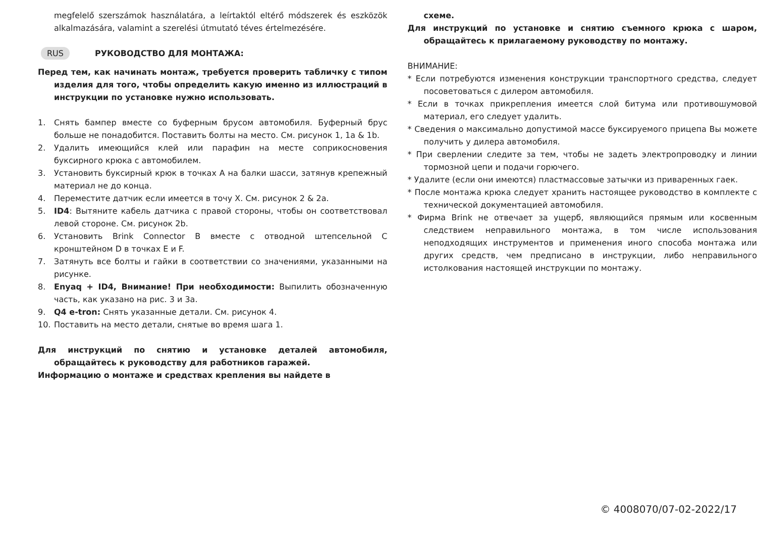megfelelő szerszámok használatára, a leírtaktól eltérő módszerek és eszközök alkalmazására, valamint a szerelési útmutató téves értelmezésére.
RUS РУКОВОДСТВО ДЛЯ МОНТАЖА:
Перед тем, как начинать монтаж, требуется проверить табличку с типом изделия для того, чтобы определить какую именно из иллюстраций в инструкции по установке нужно использовать.
1. Снять бампер вместе со буферным брусом автомобиля. Буферный брус больше не понадобится. Поставить болты на место. См. рисунок 1, 1a & 1b.
2. Удалить имеющийся клей или парафин на месте соприкосновения буксирного крюка с автомобилем.
3. Установить буксирный крюк в точках A на балки шасси, затянув крепежный материал не до конца.
4. Переместите датчик если имеется в точу X. См. рисунок 2 & 2a.
5. ID4: Вытяните кабель датчика с правой стороны, чтобы он соответствовал левой стороне. См. рисунок 2b.
6. Установить Brink Connector B вместе с отводной штепсельной C кронштейном D в точках E и F.
7. Затянуть все болты и гайки в соответствии со значениями, указанными на рисунке.
8. Enyaq + ID4, Внимание! При необходимости: Выпилить обозначенную часть, как указано на рис. 3 и 3a.
9. Q4 e-tron: Снять указанные детали. См. рисунок 4.
10. Поставить на место детали, снятые во время шага 1.
Для инструкций по снятию и установке деталей автомобиля, обращайтесь к руководству для работников гаражей.
Информацию о монтаже и средствах крепления вы найдете в
схеме.
Для инструкций по установке и снятию съемного крюка с шаром, обращайтесь к прилагаемому руководству по монтажу.
ВНИМАНИЕ:
* Если потребуются изменения конструкции транспортного средства, следует посоветоваться с дилером автомобиля.
* Если в точках прикрепления имеется слой битума или противошумовой материал, его следует удалить.
* Сведения о максимально допустимой массе буксируемого прицепа Вы можете получить у дилера автомобиля.
* При сверлении следите за тем, чтобы не задеть электропроводку и линии тормозной цепи и подачи горючего.
* Удалите (если они имеются) пластмассовые затычки из приваренных гаек.
* После монтажа крюка следует хранить настоящее руководство в комплекте с технической документацией автомобиля.
* Фирма Brink не отвечает за ущерб, являющийся прямым или косвенным следствием неправильного монтажа, в том числе использования неподходящих инструментов и применения иного способа монтажа или других средств, чем предписано в инструкции, либо неправильного истолкования настоящей инструкции по монтажу.
© 4008070/07-02-2022/17